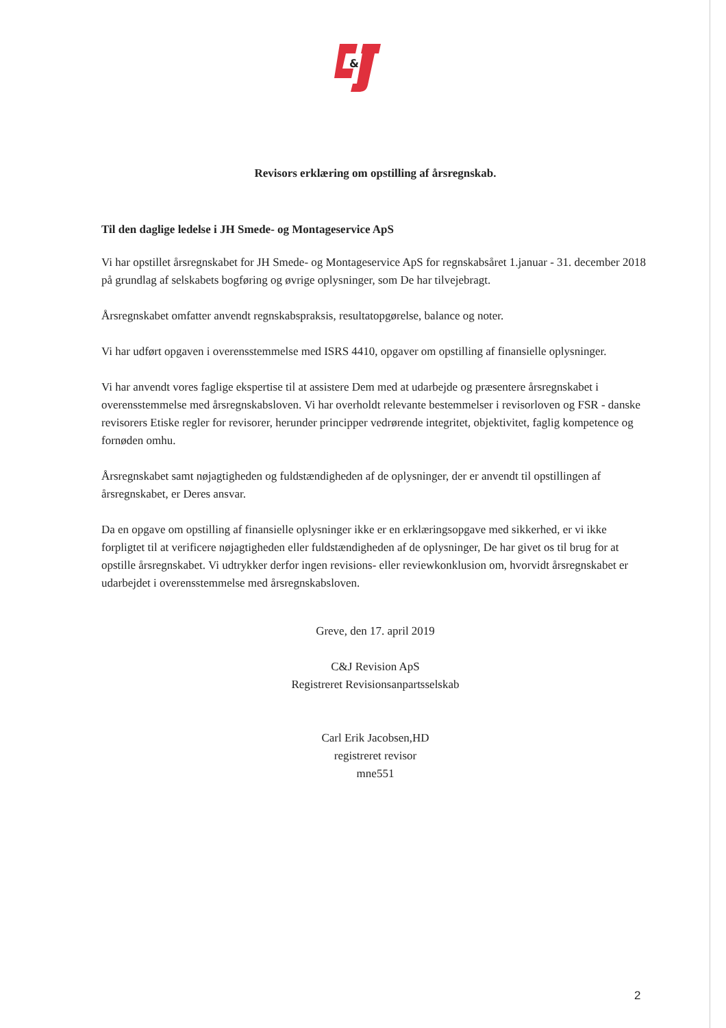&
Revisors erklæring om opstilling af årsregnskab.
Til den daglige ledelse i JH Smede- og Montageservice ApS
Vi har opstillet årsregnskabet for JH Smede- og Montageservice ApS for regnskabsåret 1.januar - 31. december 2018 på grundlag af selskabets bogføring og øvrige oplysninger, som De har tilvejebragt.
Årsregnskabet omfatter anvendt regnskabspraksis, resultatopgørelse, balance og noter.
Vi har udført opgaven i overensstemmelse med ISRS 4410, opgaver om opstilling af finansielle oplysninger.
Vi har anvendt vores faglige ekspertise til at assistere Dem med at udarbejde og præsentere årsregnskabet i overensstemmelse med årsregnskabsloven. Vi har overholdt relevante bestemmelser i revisorloven og FSR - danske revisorers Etiske regler for revisorer, herunder principper vedrørende integritet, objektivitet, faglig kompetence og fornøden omhu.
Årsregnskabet samt nøjagtigheden og fuldstændigheden af de oplysninger, der er anvendt til opstillingen af årsregnskabet, er Deres ansvar.
Da en opgave om opstilling af finansielle oplysninger ikke er en erklæringsopgave med sikkerhed, er vi ikke forpligtet til at verificere nøjagtigheden eller fuldstændigheden af de oplysninger, De har givet os til brug for at opstille årsregnskabet. Vi udtrykker derfor ingen revisions- eller reviewkonklusion om, hvorvidt årsregnskabet er udarbejdet i overensstemmelse med årsregnskabsloven.
Greve, den 17. april 2019
C&J Revision ApS
Registreret Revisionsanpartsselskab
Carl Erik Jacobsen,HD
registreret revisor
mne551
2